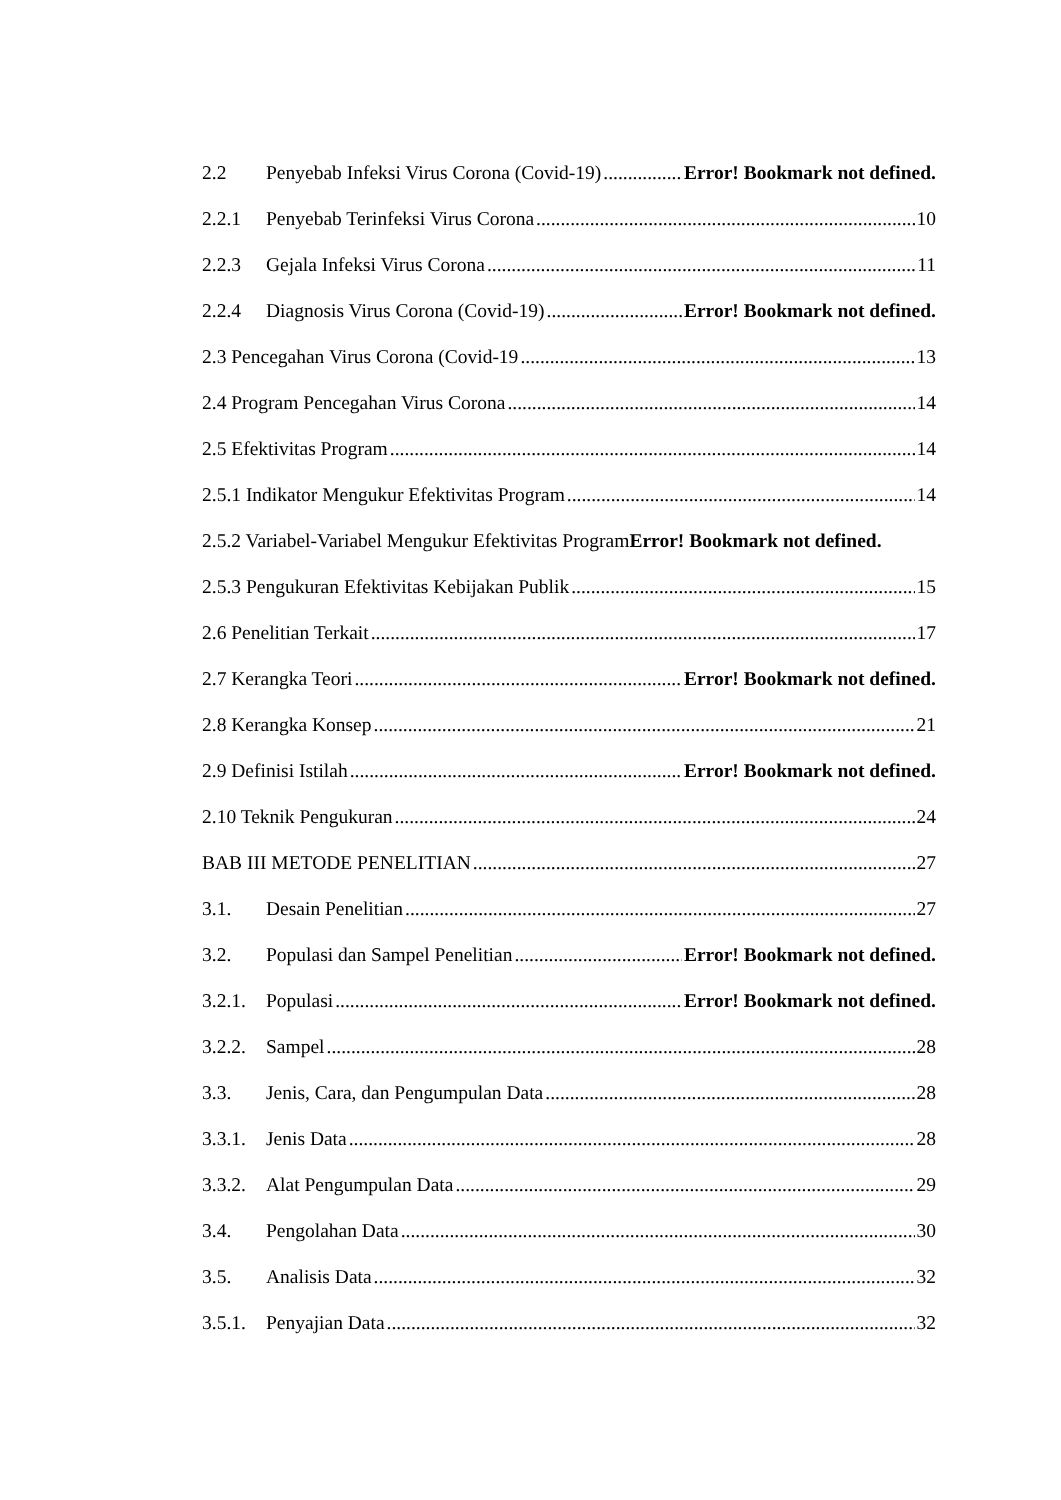2.2 Penyebab Infeksi Virus Corona (Covid-19) Error! Bookmark not defined.
2.2.1 Penyebab Terinfeksi Virus Corona 10
2.2.3 Gejala Infeksi Virus Corona 11
2.2.4 Diagnosis Virus Corona (Covid-19) Error! Bookmark not defined.
2.3 Pencegahan Virus Corona (Covid-19 13
2.4 Program Pencegahan Virus Corona 14
2.5 Efektivitas Program 14
2.5.1 Indikator Mengukur Efektivitas Program 14
2.5.2 Variabel-Variabel Mengukur Efektivitas Program Error! Bookmark not defined.
2.5.3 Pengukuran Efektivitas Kebijakan Publik 15
2.6 Penelitian Terkait 17
2.7 Kerangka Teori Error! Bookmark not defined.
2.8 Kerangka Konsep 21
2.9 Definisi Istilah Error! Bookmark not defined.
2.10 Teknik Pengukuran 24
BAB III METODE PENELITIAN 27
3.1. Desain Penelitian 27
3.2. Populasi dan Sampel Penelitian Error! Bookmark not defined.
3.2.1. Populasi Error! Bookmark not defined.
3.2.2. Sampel 28
3.3. Jenis, Cara, dan Pengumpulan Data 28
3.3.1. Jenis Data 28
3.3.2. Alat Pengumpulan Data 29
3.4. Pengolahan Data 30
3.5. Analisis Data 32
3.5.1. Penyajian Data 32